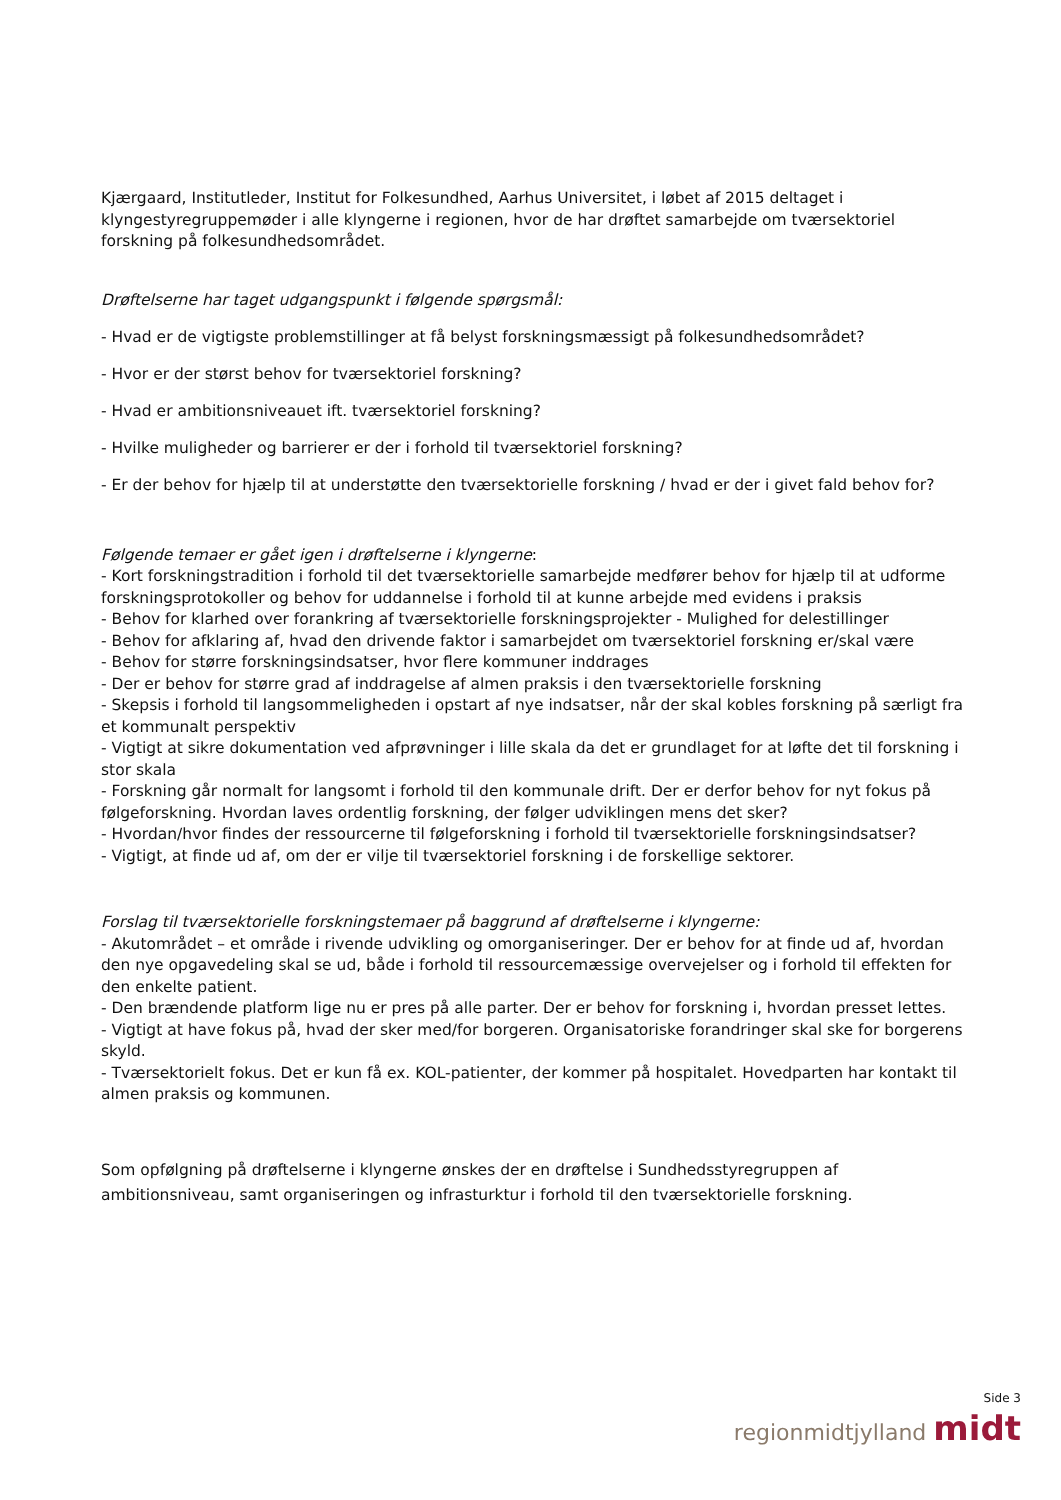Kjærgaard, Institutleder, Institut for Folkesundhed, Aarhus Universitet, i løbet af 2015 deltaget i klyngestyregruppemøder i alle klyngerne i regionen, hvor de har drøftet samarbejde om tværsektoriel forskning på folkesundhedsområdet.
Drøftelserne har taget udgangspunkt i følgende spørgsmål:
- Hvad er de vigtigste problemstillinger at få belyst forskningsmæssigt på folkesundhedsområdet?
- Hvor er der størst behov for tværsektoriel forskning?
- Hvad er ambitionsniveauet ift. tværsektoriel forskning?
- Hvilke muligheder og barrierer er der i forhold til tværsektoriel forskning?
- Er der behov for hjælp til at understøtte den tværsektorielle forskning / hvad er der i givet fald behov for?
Følgende temaer er gået igen i drøftelserne i klyngerne:
- Kort forskningstradition i forhold til det tværsektorielle samarbejde medfører behov for hjælp til at udforme forskningsprotokoller og behov for uddannelse i forhold til at kunne arbejde med evidens i praksis
- Behov for klarhed over forankring af tværsektorielle forskningsprojekter - Mulighed for delestillinger
- Behov for afklaring af, hvad den drivende faktor i samarbejdet om tværsektoriel forskning er/skal være
- Behov for større forskningsindsatser, hvor flere kommuner inddrages
- Der er behov for større grad af inddragelse af almen praksis i den tværsektorielle forskning
- Skepsis i forhold til langsommeligheden i opstart af nye indsatser, når der skal kobles forskning på særligt fra et kommunalt perspektiv
- Vigtigt at sikre dokumentation ved afprøvninger i lille skala da det er grundlaget for at løfte det til forskning i stor skala
- Forskning går normalt for langsomt i forhold til den kommunale drift. Der er derfor behov for nyt fokus på følgeforskning. Hvordan laves ordentlig forskning, der følger udviklingen mens det sker?
- Hvordan/hvor findes der ressourcerne til følgeforskning i forhold til tværsektorielle forskningsindsatser?
- Vigtigt, at finde ud af, om der er vilje til tværsektoriel forskning i de forskellige sektorer.
Forslag til tværsektorielle forskningstemaer på baggrund af drøftelserne i klyngerne:
- Akutområdet – et område i rivende udvikling og omorganiseringer. Der er behov for at finde ud af, hvordan den nye opgavedeling skal se ud, både i forhold til ressourcemæssige overvejelser og i forhold til effekten for den enkelte patient.
- Den brændende platform lige nu er pres på alle parter. Der er behov for forskning i, hvordan presset lettes.
- Vigtigt at have fokus på, hvad der sker med/for borgeren. Organisatoriske forandringer skal ske for borgerens skyld.
- Tværsektorielt fokus. Det er kun få ex. KOL-patienter, der kommer på hospitalet. Hovedparten har kontakt til almen praksis og kommunen.
Som opfølgning på drøftelserne i klyngerne ønskes der en drøftelse i Sundhedsstyregruppen af ambitionsniveau, samt organiseringen og infrasturktur i forhold til den tværsektorielle forskning.
Side 3
regionmidtjylland midt